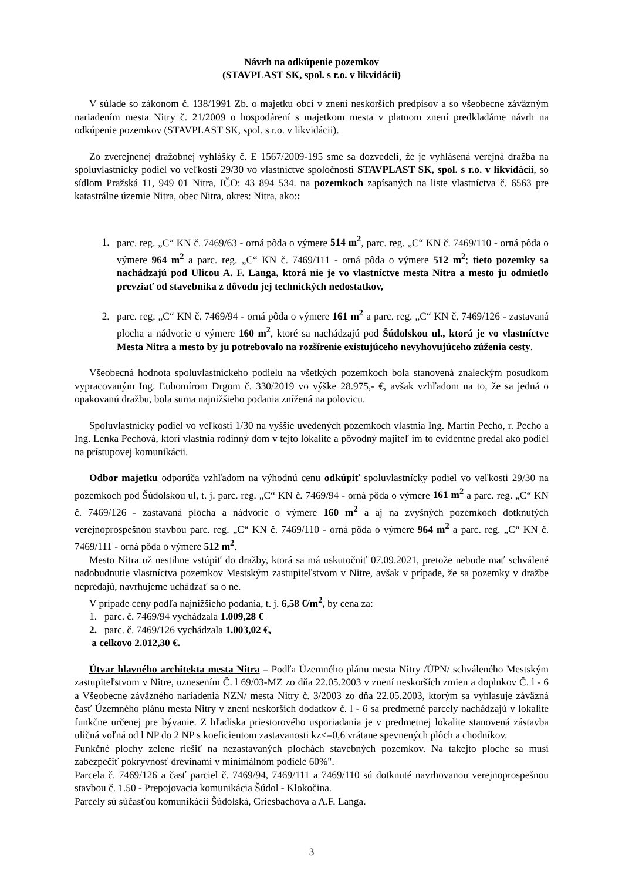Návrh na odkúpenie pozemkov
(STAVPLAST SK, spol. s r.o. v likvidácii)
V súlade so zákonom č. 138/1991 Zb. o majetku obcí v znení neskorších predpisov a so všeobecne záväzným nariadením mesta Nitry č. 21/2009 o hospodárení s majetkom mesta v platnom znení predkladáme návrh na odkúpenie pozemkov (STAVPLAST SK, spol. s r.o. v likvidácii).
Zo zverejnenej dražobnej vyhlášky č. E 1567/2009-195 sme sa dozvedeli, že je vyhlásená verejná dražba na spoluvlastnícky podiel vo veľkosti 29/30 vo vlastníctve spoločnosti STAVPLAST SK, spol. s r.o. v likvidácii, so sídlom Pražská 11, 949 01 Nitra, IČO: 43 894 534. na pozemkoch zapísaných na liste vlastníctva č. 6563 pre katastrálne územie Nitra, obec Nitra, okres: Nitra, ako::
1. parc. reg. „C“ KN č. 7469/63 - orná pôda o výmere 514 m<sup>2</sup>, parc. reg. „C“ KN č. 7469/110 - orná pôda o výmere 964 m<sup>2</sup> a parc. reg. „C“ KN č. 7469/111 - orná pôda o výmere 512 m<sup>2</sup>; tieto pozemky sa nachádzajú pod Ulicou A. F. Langa, ktorá nie je vo vlastníctve mesta Nitra a mesto ju odmietlo prevziať od stavebníka z dôvodu jej technických nedostatkov,
2. parc. reg. „C“ KN č. 7469/94 - orná pôda o výmere 161 m<sup>2</sup> a parc. reg. „C“ KN č. 7469/126 - zastavaná plocha a nádvorie o výmere 160 m<sup>2</sup>, ktoré sa nachádzajú pod Šúdolskou ul., ktorá je vo vlastníctve Mesta Nitra a mesto by ju potrebovalo na rozšírenie existujúceho nevyhovujúceho zúženia cesty.
Všeobecná hodnota spoluvlastníckeho podielu na všetkých pozemkoch bola stanovená znaleckým posudkom vypracovaným Ing. Ľubomírom Drgom č. 330/2019 vo výške 28.975,- €, avšak vzhľadom na to, že sa jedná o opakovanú dražbu, bola suma najnižšieho podania znížená na polovicu.
Spoluvlastnícky podiel vo veľkosti 1/30 na vyššie uvedených pozemkoch vlastnia Ing. Martin Pecho, r. Pecho a Ing. Lenka Pechová, ktorí vlastnia rodinný dom v tejto lokalite a pôvodný majiteľ im to evidentne predal ako podiel na prístupovej komunikácii.
Odbor majetku odporúča vzhľadom na výhodnú cenu odkúpiť spoluvlastnícky podiel vo veľkosti 29/30 na pozemkoch pod Šúdolskou ul, t. j. parc. reg. „C“ KN č. 7469/94 - orná pôda o výmere 161 m<sup>2</sup> a parc. reg. „C“ KN č. 7469/126 - zastavaná plocha a nádvorie o výmere 160 m<sup>2</sup> a aj na zvyšných pozemkoch dotknutých verejnoprospešnou stavbou parc. reg. „C“ KN č. 7469/110 - orná pôda o výmere 964 m<sup>2</sup> a parc. reg. „C“ KN č. 7469/111 - orná pôda o výmere 512 m<sup>2</sup>.
Mesto Nitra už nestihne vstúpiť do dražby, ktorá sa má uskutočniť 07.09.2021, pretože nebude mať schválené nadobudnutie vlastníctva pozemkov Mestským zastupiteľstvom v Nitre, avšak v prípade, že sa pozemky v dražbe nepredajú, navrhujeme uchádzať sa o ne.
V prípade ceny podľa najnižšieho podania, t. j. 6,58 €/m<sup>2</sup>, by cena za:
1. parc. č. 7469/94 vychádzala 1.009,28 €
2. parc. č. 7469/126 vychádzala 1.003,02 €,
a celkovo 2.012,30 €.
Útvar hlavného architekta mesta Nitra – Podľa Územného plánu mesta Nitry /ÚPN/ schváleného Mestským zastupiteľstvom v Nitre, uznesením Č. l 69/03-MZ zo dňa 22.05.2003 v znení neskorších zmien a doplnkov Č. l - 6 a Všeobecne záväzného nariadenia NZN/ mesta Nitry č. 3/2003 zo dňa 22.05.2003, ktorým sa vyhlasuje záväzná časť Územného plánu mesta Nitry v znení neskorších dodatkov č. l - 6 sa predmetné parcely nachádzajú v lokalite funkčne určenej pre bývanie. Z hľadiska priestorového usporiadania je v predmetnej lokalite stanovená zástavba uličná voľná od l NP do 2 NP s koeficientom zastavanosti kz<=0,6 vrátane spevnených plôch a chodníkov.
Funkčné plochy zelene riešiť na nezastavaných plochách stavebných pozemkov. Na takejto ploche sa musí zabezpečiť pokryvnosť drevinami v minimálnom podiele 60%".
Parcela č. 7469/126 a časť parciel č. 7469/94, 7469/111 a 7469/110 sú dotknuté navrhovanou verejnoprospešnou stavbou č. 1.50 - Prepojovacia komunikácia Šúdol - Klokočina.
Parcely sú súčasťou komunikácií Šúdolská, Griesbachova a A.F. Langa.
3